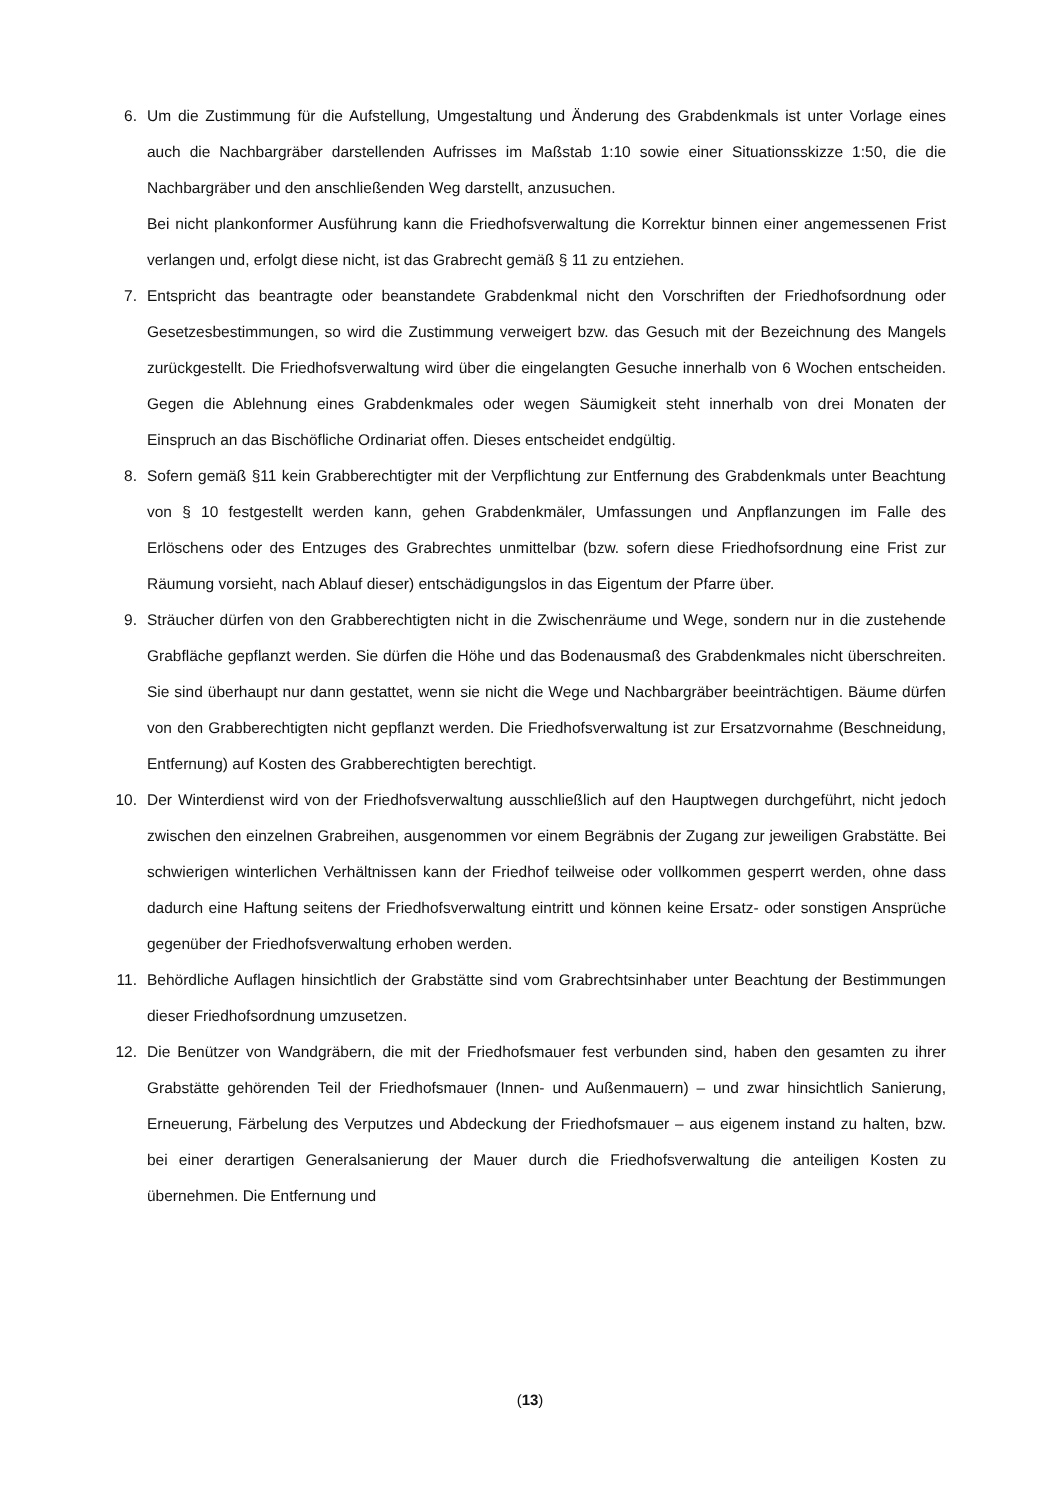6. Um die Zustimmung für die Aufstellung, Umgestaltung und Änderung des Grabdenkmals ist unter Vorlage eines auch die Nachbargräber darstellenden Aufrisses im Maßstab 1:10 sowie einer Situationsskizze 1:50, die die Nachbargräber und den anschließenden Weg darstellt, anzusuchen.
Bei nicht plankonformer Ausführung kann die Friedhofsverwaltung die Korrektur binnen einer angemessenen Frist verlangen und, erfolgt diese nicht, ist das Grabrecht gemäß § 11 zu entziehen.
7. Entspricht das beantragte oder beanstandete Grabdenkmal nicht den Vorschriften der Friedhofsordnung oder Gesetzesbestimmungen, so wird die Zustimmung verweigert bzw. das Gesuch mit der Bezeichnung des Mangels zurückgestellt. Die Friedhofsverwaltung wird über die eingelangten Gesuche innerhalb von 6 Wochen entscheiden. Gegen die Ablehnung eines Grabdenkmales oder wegen Säumigkeit steht innerhalb von drei Monaten der Einspruch an das Bischöfliche Ordinariat offen. Dieses entscheidet endgültig.
8. Sofern gemäß §11 kein Grabberechtigter mit der Verpflichtung zur Entfernung des Grabdenkmals unter Beachtung von § 10 festgestellt werden kann, gehen Grabdenkmäler, Umfassungen und Anpflanzungen im Falle des Erlöschens oder des Entzuges des Grabrechtes unmittelbar (bzw. sofern diese Friedhofsordnung eine Frist zur Räumung vorsieht, nach Ablauf dieser) entschädigungslos in das Eigentum der Pfarre über.
9. Sträucher dürfen von den Grabberechtigten nicht in die Zwischenräume und Wege, sondern nur in die zustehende Grabfläche gepflanzt werden. Sie dürfen die Höhe und das Bodenausmaß des Grabdenkmales nicht überschreiten. Sie sind überhaupt nur dann gestattet, wenn sie nicht die Wege und Nachbargräber beeinträchtigen. Bäume dürfen von den Grabberechtigten nicht gepflanzt werden. Die Friedhofsverwaltung ist zur Ersatzvornahme (Beschneidung, Entfernung) auf Kosten des Grabberechtigten berechtigt.
10. Der Winterdienst wird von der Friedhofsverwaltung ausschließlich auf den Hauptwegen durchgeführt, nicht jedoch zwischen den einzelnen Grabreihen, ausgenommen vor einem Begräbnis der Zugang zur jeweiligen Grabstätte. Bei schwierigen winterlichen Verhältnissen kann der Friedhof teilweise oder vollkommen gesperrt werden, ohne dass dadurch eine Haftung seitens der Friedhofsverwaltung eintritt und können keine Ersatz- oder sonstigen Ansprüche gegenüber der Friedhofsverwaltung erhoben werden.
11. Behördliche Auflagen hinsichtlich der Grabstätte sind vom Grabrechtsinhaber unter Beachtung der Bestimmungen dieser Friedhofsordnung umzusetzen.
12. Die Benützer von Wandgräbern, die mit der Friedhofsmauer fest verbunden sind, haben den gesamten zu ihrer Grabstätte gehörenden Teil der Friedhofsmauer (Innen- und Außenmauern) – und zwar hinsichtlich Sanierung, Erneuerung, Färbelung des Verputzes und Abdeckung der Friedhofsmauer – aus eigenem instand zu halten, bzw. bei einer derartigen Generalsanierung der Mauer durch die Friedhofsverwaltung die anteiligen Kosten zu übernehmen. Die Entfernung und
(13)